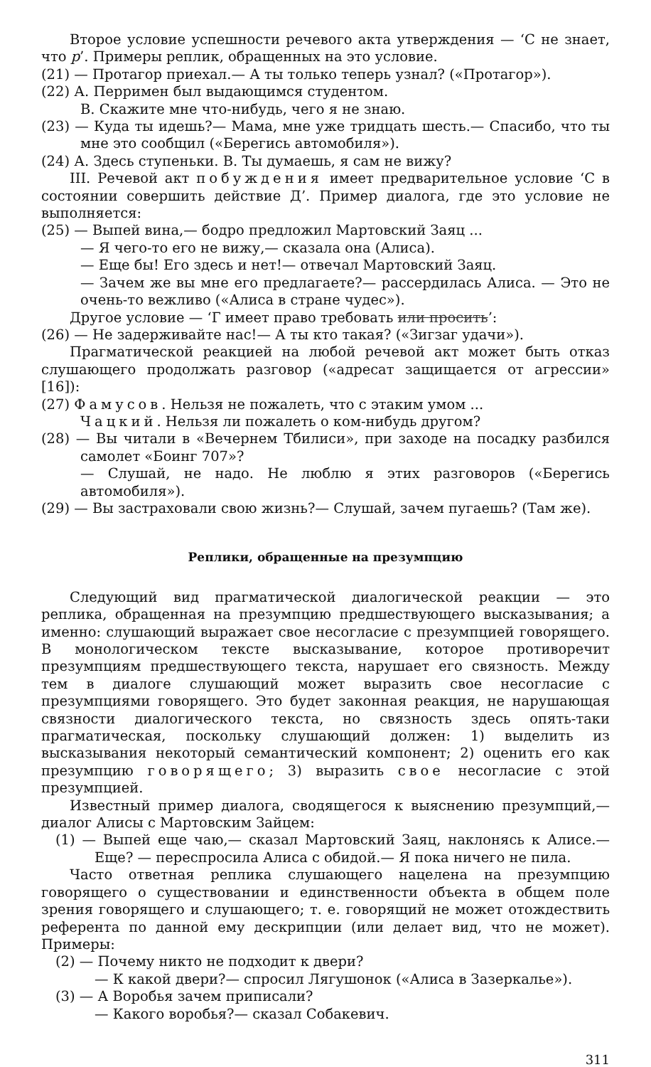Второе условие успешности речевого акта утверждения — ‘С не знает, что p’. Примеры реплик, обращенных на это условие.
(21) — Протагор приехал.— А ты только теперь узнал? («Протагор»).
(22) А. Перримен был выдающимся студентом.
В. Скажите мне что-нибудь, чего я не знаю.
(23) — Куда ты идешь?— Мама, мне уже тридцать шесть.— Спасибо, что ты мне это сообщил («Берегись автомобиля»).
(24) А. Здесь ступеньки. В. Ты думаешь, я сам не вижу?
III. Речевой акт побуждения имеет предварительное условие ‘С в состоянии совершить действие Д’. Пример диалога, где это условие не выполняется:
(25) — Выпей вина,— бодро предложил Мартовский Заяц ...
— Я чего-то его не вижу,— сказала она (Алиса).
— Еще бы! Его здесь и нет!— отвечал Мартовский Заяц.
— Зачем же вы мне его предлагаете?— рассердилась Алиса. — Это не очень-то вежливо («Алиса в стране чудес»).
Другое условие — ‘Г имеет право требовать или просить’:
(26) — Не задерживайте нас!— А ты кто такая? («Зигзаг удачи»).
Прагматической реакцией на любой речевой акт может быть отказ слушающего продолжать разговор («адресат защищается от агрессии» [16]):
(27) Фамусов. Нельзя не пожалеть, что с этаким умом ...
Чацкий. Нельзя ли пожалеть о ком-нибудь другом?
(28) — Вы читали в «Вечернем Тбилиси», при заходе на посадку разбился самолет «Боинг 707»?
— Слушай, не надо. Не люблю я этих разговоров («Берегись автомобиля»).
(29) — Вы застраховали свою жизнь?— Слушай, зачем пугаешь? (Там же).
Реплики, обращенные на презумпцию
Следующий вид прагматической диалогической реакции — это реплика, обращенная на презумпцию предшествующего высказывания; а именно: слушающий выражает свое несогласие с презумпцией говорящего. В монологическом тексте высказывание, которое противоречит презумпциям предшествующего текста, нарушает его связность. Между тем в диалоге слушающий может выразить свое несогласие с презумпциями говорящего. Это будет законная реакция, не нарушающая связности диалогического текста, но связность здесь опять-таки прагматическая, поскольку слушающий должен: 1) выделить из высказывания некоторый семантический компонент; 2) оценить его как презумпцию говорящего; 3) выразить свое несогласие с этой презумпцией.
Известный пример диалога, сводящегося к выяснению презумпций,— диалог Алисы с Мартовским Зайцем:
(1) — Выпей еще чаю,— сказал Мартовский Заяц, наклонясь к Алисе.— Еще? — переспросила Алиса с обидой.— Я пока ничего не пила.
Часто ответная реплика слушающего нацелена на презумпцию говорящего о существовании и единственности объекта в общем поле зрения говорящего и слушающего; т. е. говорящий не может отождествить референта по данной ему дескрипции (или делает вид, что не может). Примеры:
(2) — Почему никто не подходит к двери?
— К какой двери?— спросил Лягушонок («Алиса в Зазеркалье»).
(3) — А Воробья зачем приписали?
— Какого воробья?— сказал Собакевич.
311